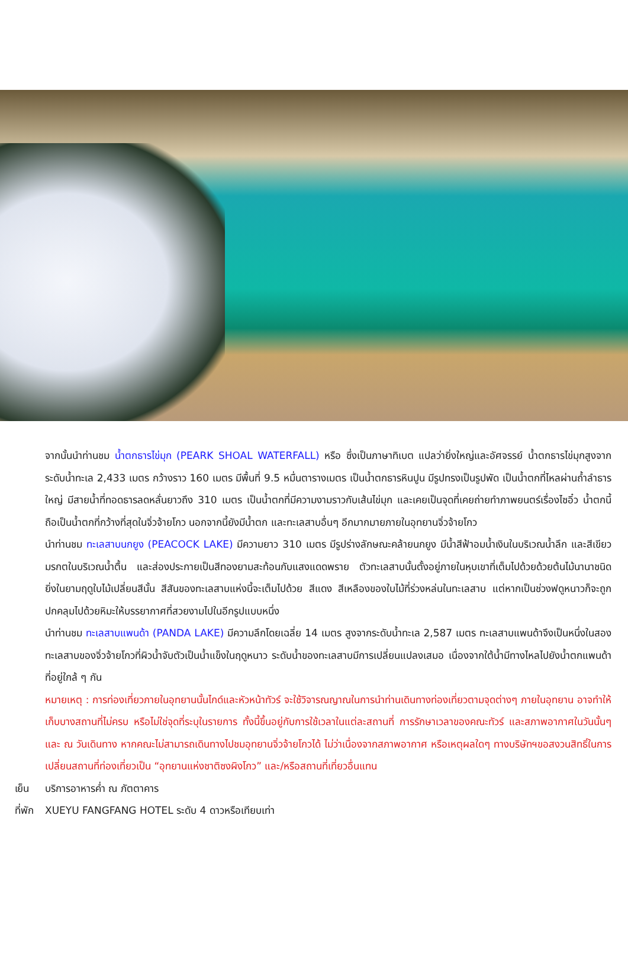จากนั้นนำท่านชม น้ำตกธารไข่มุก (PEARK SHOAL WATERFALL) หรือ ซึ่งเป็นภาษาทิเบต แปลว่ายิ่งใหญ่และอัศจรรย์ น้ำตกธารไข่มุกสูงจากระดับน้ำทะเล 2,433 เมตร กว้างราว 160 เมตร มีพื้นที่ 9.5 หมื่นตารางเมตร เป็นน้ำตกธารหินปูน มีรูปทรงเป็นรูปพัด เป็นน้ำตกที่ไหลผ่านถ้ำลำธารใหญ่ มีสายน้ำที่ทอดธารลดหลั่นยาวถึง 310 เมตร เป็นน้ำตกที่มีความงามราวกับเส้นไข่มุก และเคยเป็นจุดที่เคยถ่ายทำภาพยนตร์เรื่องไซอิ๋ว น้ำตกนี้ถือเป็นน้ำตกที่กว้างที่สุดในจิ่วจ้ายโกว นอกจากนี้ยังมีน้ำตก และทะเลสาบอื่นๆ อีกมากมายภายในอุทยานจิ่วจ้ายโกว
นำท่านชม ทะเลสาบนกยูง (PEACOCK LAKE) มีความยาว 310 เมตร มีรูปร่างลักษณะคล้ายนกยูง มีน้ำสีฟ้าอมน้ำเงินในบริเวณน้ำลึก และสีเขียวมรกตในบริเวณน้ำตื้น และส่องประกายเป็นสีทองยามสะท้อนกับแสงแดดพราย ตัวทะเลสาบนั้นตั้งอยู่ภายในหุบเขาที่เต็มไปด้วยด้วยต้นไม้นานาชนิด ยิ่งในยามฤดูใบไม้เปลี่ยนสีนั้น สีสันของทะเลสาบแห่งนี้จะเต็มไปด้วย สีแดง สีเหลืองของใบไม้ที่ร่วงหล่นในทะเลสาบ แต่หากเป็นช่วงฟดูหนาวก็จะถูกปกคลุมไปด้วยหิมะให้บรรยากาศที่สวยงามไปในอีกรูปแบบหนึ่ง
นำท่านชม ทะเลสาบแพนด้า (PANDA LAKE) มีความลึกโดยเฉลี่ย 14 เมตร สูงจากระดับน้ำทะเล 2,587 เมตร ทะเลสาบแพนด้าจึงเป็นหนึ่งในสองทะเลสาบของจิ่วจ้ายโกวที่ผิวน้ำจับตัวเป็นน้ำแข็งในฤดูหนาว ระดับน้ำของทะเลสาบมีการเปลี่ยนแปลงเสมอ เนื่องจากใต้น้ำมีทางไหลไปยังน้ำตกแพนด้า ที่อยู่ใกล้ ๆ กัน
หมายเหตุ : การท่องเที่ยวภายในอุทยานนั้นไกด์และหัวหน้าทัวร์ จะใช้วิจารณญาณในการนำท่านเดินทางท่องเที่ยวตามจุดต่างๆ ภายในอุทยาน อาจทำให้เก็บบางสถานที่ไม่ครบ หรือไม่ใช่จุดที่ระบุในรายการ ทั้งนี้ขึ้นอยู่กับการใช้เวลาในแต่ละสถานที่ การรักษาเวลาของคณะทัวร์ และสภาพอากาศในวันนั้นๆ และ ณ วันเดินทาง หากคณะไม่สามารถเดินทางไปชมอุทยานจิ่วจ้ายโกวได้ ไม่ว่าเนื่องจากสภาพอากาศ หรือเหตุผลใดๆ ทางบริษัทฯขอสงวนสิทธิ์ในการเปลี่ยนสถานที่ท่องเที่ยวเป็น “อุทยานแห่งชาติซงผิงโกว” และ/หรือสถานที่เที่ยวอื่นแทน
เย็น บริการอาหารค่ำ ณ ภัตตาคาร
ที่พัก XUEYU FANGFANG HOTEL ระดับ 4 ดาวหรือเทียบเท่า